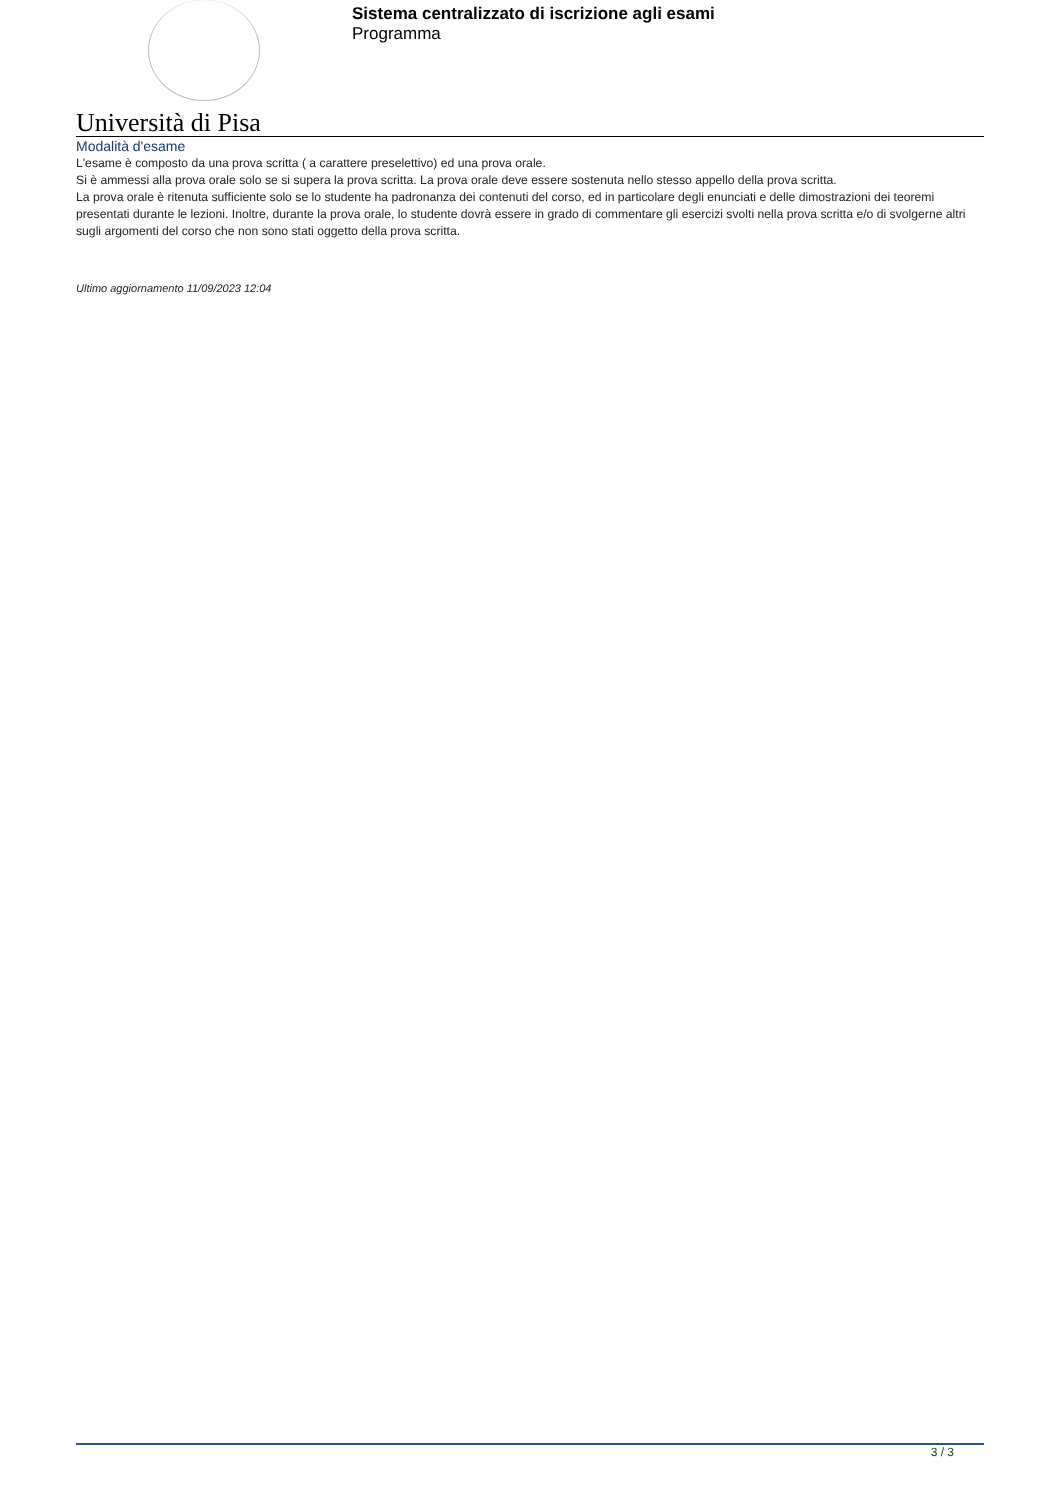Sistema centralizzato di iscrizione agli esami
Programma
Università di Pisa
Modalità d'esame
L'esame è composto da una prova scritta ( a carattere preselettivo) ed una prova orale.
Si è ammessi alla prova orale solo se si supera la prova scritta. La prova orale deve essere sostenuta nello stesso appello della prova scritta.
La prova orale è ritenuta sufficiente solo se lo studente ha padronanza dei contenuti del corso, ed in particolare degli enunciati e delle dimostrazioni dei teoremi presentati durante le lezioni. Inoltre, durante la prova orale, lo studente dovrà essere in grado di commentare gli esercizi svolti nella prova scritta e/o di svolgerne altri sugli argomenti del corso che non sono stati oggetto della prova scritta.
Ultimo aggiornamento 11/09/2023 12:04
3 / 3